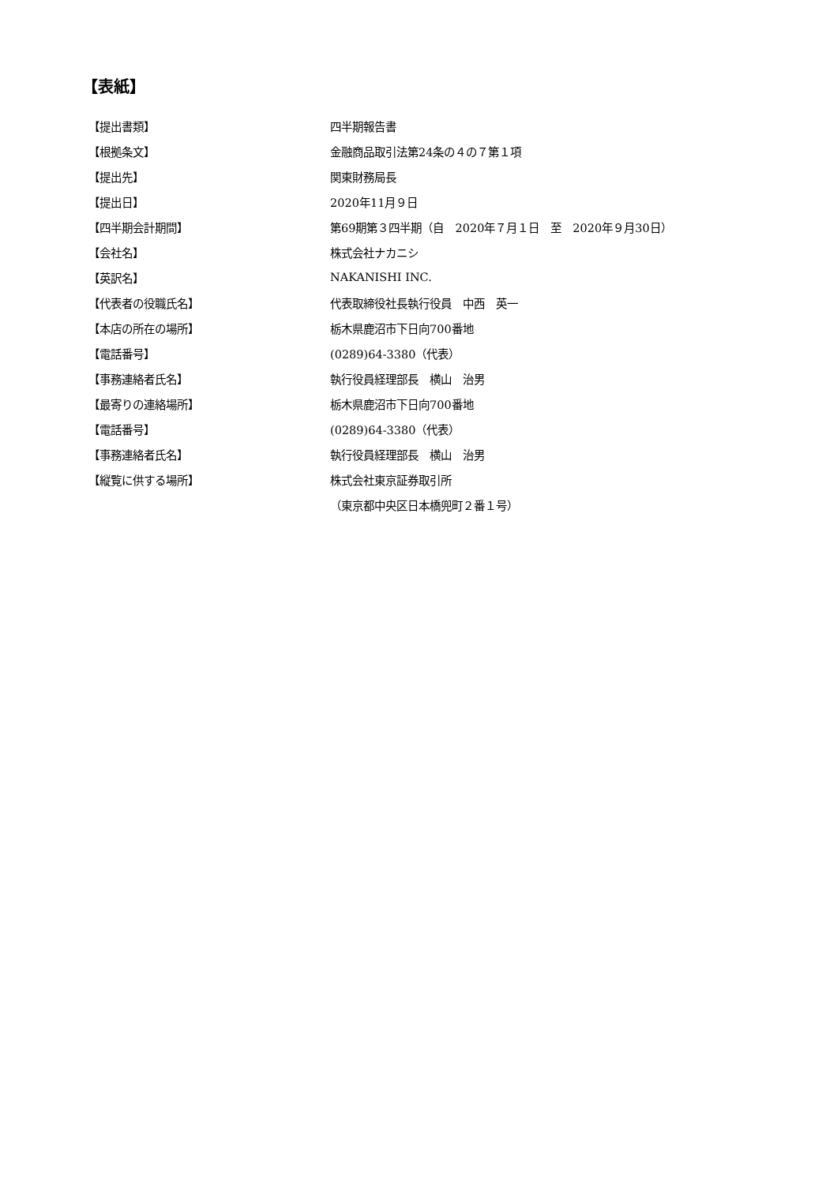【表紙】
| 【提出書類】 | 四半期報告書 |
| 【根拠条文】 | 金融商品取引法第24条の４の７第１項 |
| 【提出先】 | 関東財務局長 |
| 【提出日】 | 2020年11月９日 |
| 【四半期会計期間】 | 第69期第３四半期（自 2020年７月１日 至 2020年９月30日） |
| 【会社名】 | 株式会社ナカニシ |
| 【英訳名】 | NAKANISHI INC. |
| 【代表者の役職氏名】 | 代表取締役社長執行役員 中西 英一 |
| 【本店の所在の場所】 | 栃木県鹿沼市下日向700番地 |
| 【電話番号】 | (0289)64-3380（代表） |
| 【事務連絡者氏名】 | 執行役員経理部長 横山 治男 |
| 【最寄りの連絡場所】 | 栃木県鹿沼市下日向700番地 |
| 【電話番号】 | (0289)64-3380（代表） |
| 【事務連絡者氏名】 | 執行役員経理部長 横山 治男 |
| 【縦覧に供する場所】 | 株式会社東京証券取引所 |
| | （東京都中央区日本橋兜町２番１号） |